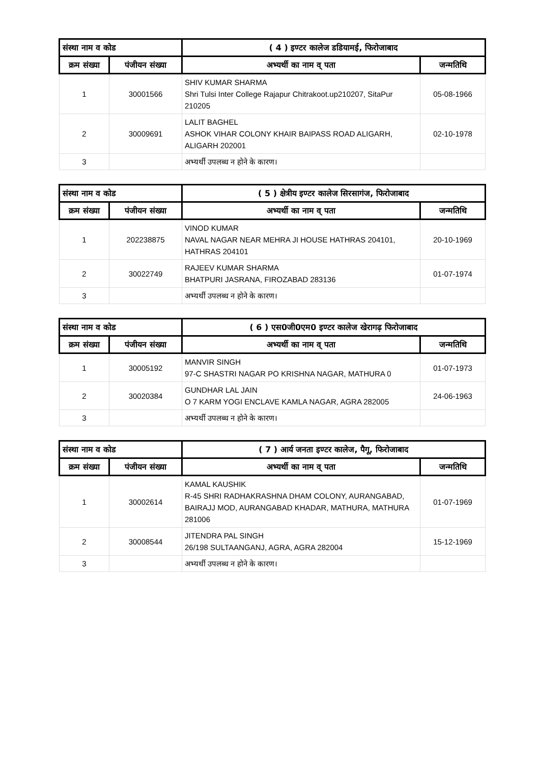| संस्था नाम व कोड | | ( 4 ) इण्टर कालेज डडियामई, फिरोजाबाद | |
| --- | --- | --- | --- |
| क्रम संख्या | पंजीयन संख्या | अभ्यर्थी का नाम व् पता | जन्मतिथि |
| 1 | 30001566 | SHIV KUMAR SHARMA Shri Tulsi Inter College Rajapur Chitrakoot.up210207, SitaPur 210205 | 05-08-1966 |
| 2 | 30009691 | LALIT BAGHEL ASHOK VIHAR COLONY KHAIR BAIPASS ROAD ALIGARH, ALIGARH 202001 | 02-10-1978 |
| 3 | | अभ्यर्थी उपलब्ध न होने के कारण। | |
| संस्था नाम व कोड | | ( 5 ) क्षेत्रीय इण्टर कालेज सिरसागंज, फिरोजाबाद | |
| --- | --- | --- | --- |
| क्रम संख्या | पंजीयन संख्या | अभ्यर्थी का नाम व् पता | जन्मतिथि |
| 1 | 202238875 | VINOD KUMAR NAVAL NAGAR NEAR MEHRA JI HOUSE HATHRAS 204101, HATHRAS 204101 | 20-10-1969 |
| 2 | 30022749 | RAJEEV KUMAR SHARMA BHATPURI JASRANA, FIROZABAD 283136 | 01-07-1974 |
| 3 | | अभ्यर्थी उपलब्ध न होने के कारण। | |
| संस्था नाम व कोड | | ( 6 ) एस0जी0एम0 इण्टर कालेज खेरागढ़ फिरोजाबाद | |
| --- | --- | --- | --- |
| क्रम संख्या | पंजीयन संख्या | अभ्यर्थी का नाम व् पता | जन्मतिथि |
| 1 | 30005192 | MANVIR SINGH 97-C SHASTRI NAGAR PO KRISHNA NAGAR, MATHURA 0 | 01-07-1973 |
| 2 | 30020384 | GUNDHAR LAL JAIN O 7 KARM YOGI ENCLAVE KAMLA NAGAR, AGRA 282005 | 24-06-1963 |
| 3 | | अभ्यर्थी उपलब्ध न होने के कारण। | |
| संस्था नाम व कोड | | ( 7 ) आर्य जनता इण्टर कालेज, पैगू, फिरोजाबाद | |
| --- | --- | --- | --- |
| क्रम संख्या | पंजीयन संख्या | अभ्यर्थी का नाम व् पता | जन्मतिथि |
| 1 | 30002614 | KAMAL KAUSHIK R-45 SHRI RADHAKRASHNA DHAM COLONY, AURANGABAD, BAIRAJJ MOD, AURANGABAD KHADAR, MATHURA, MATHURA 281006 | 01-07-1969 |
| 2 | 30008544 | JITENDRA PAL SINGH 26/198 SULTAANGANJ, AGRA, AGRA 282004 | 15-12-1969 |
| 3 | | अभ्यर्थी उपलब्ध न होने के कारण। | |